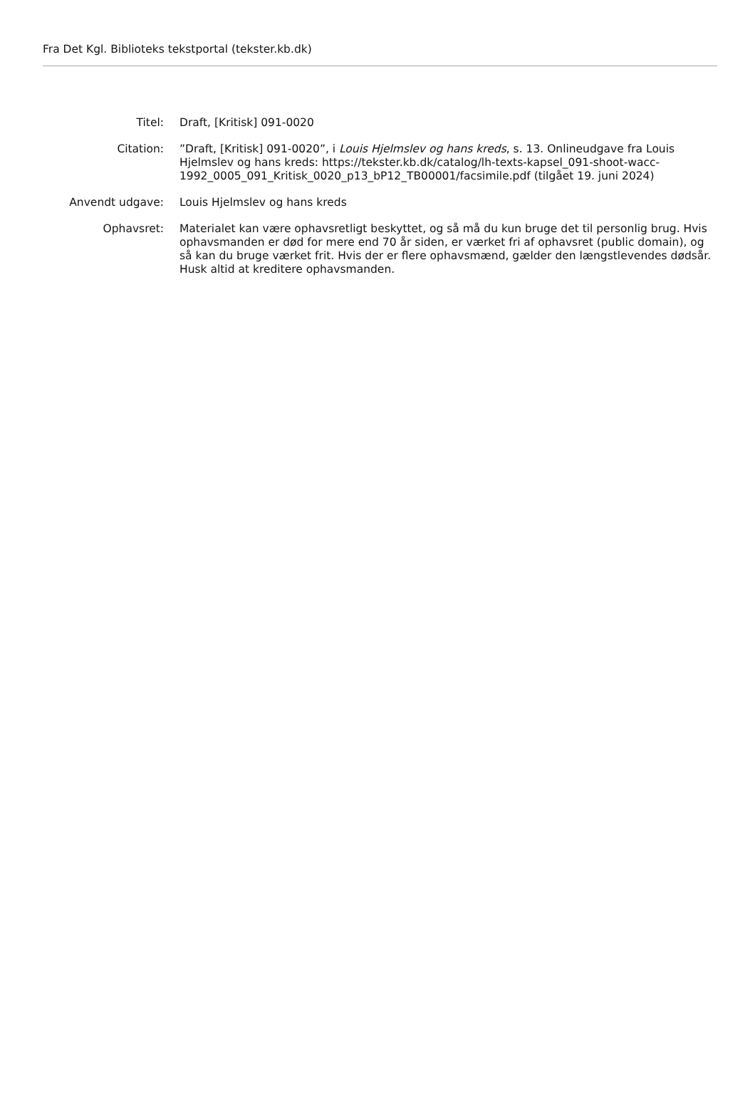Fra Det Kgl. Biblioteks tekstportal (tekster.kb.dk)
| Titel: | Draft, [Kritisk] 091-0020 |
| Citation: | ”Draft, [Kritisk] 091-0020”, i Louis Hjelmslev og hans kreds , s. 13. Onlineudgave fra Louis Hjelmslev og hans kreds: https://tekster.kb.dk/catalog/lh-texts-kapsel_091-shoot-wacc-1992_0005_091_Kritisk_0020_p13_bP12_TB00001/facsimile.pdf (tilgået 19. juni 2024) |
| Anvendt udgave: | Louis Hjelmslev og hans kreds |
| Ophavsret: | Materialet kan være ophavsretligt beskyttet, og så må du kun bruge det til personlig brug. Hvis ophavsmanden er død for mere end 70 år siden, er værket fri af ophavsret (public domain), og så kan du bruge værket frit. Hvis der er flere ophavsmænd, gælder den længstlevendes dødsår. Husk altid at kreditere ophavsmanden. |